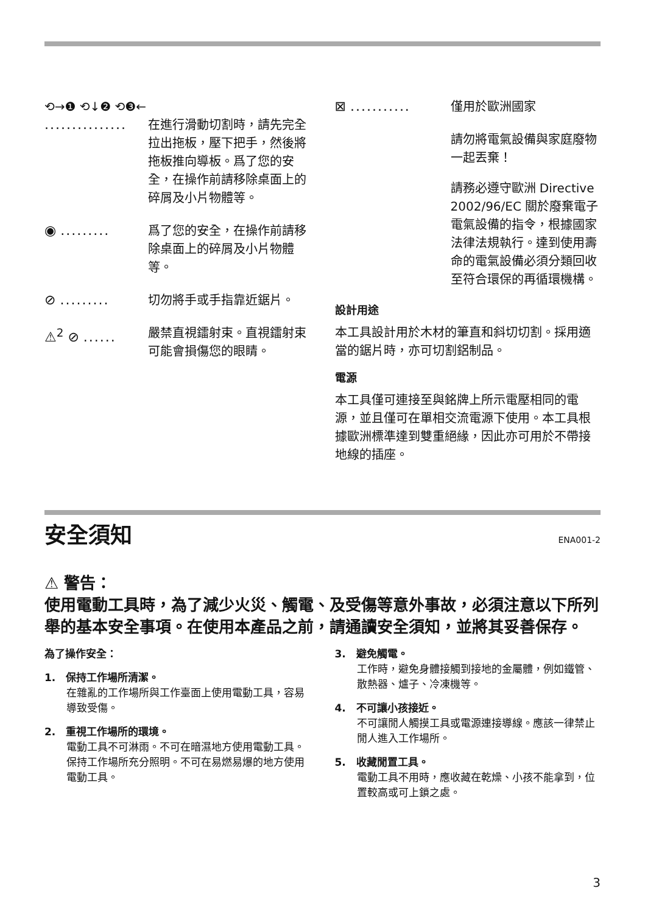⟲→❶ ⟲↓❷ ⟲❸←
............... 在進行滑動切割時，請先完全拉出拖板，壓下把手，然後將拖板推向導板。爲了您的安全，在操作前請移除桌面上的碎屑及小片物體等。
◉ ......... 爲了您的安全，在操作前請移除桌面上的碎屑及小片物體等。
⊘ ......... 切勿將手或手指靠近鋸片。
⚠<sup>2</sup> ⊘ ...... 嚴禁直視鐳射束。直視鐳射束可能會損傷您的眼睛。
⊠ ........... 僅用於歐洲國家
請勿將電氣設備與家庭廢物一起丟棄！
請務必遵守歐洲 Directive 2002/96/EC 關於廢棄電子電氣設備的指令，根據國家法律法規執行。達到使用壽命的電氣設備必須分類回收至符合環保的再循環機構。
設計用途
本工具設計用於木材的筆直和斜切切割。採用適當的鋸片時，亦可切割鋁制品。
電源
本工具僅可連接至與銘牌上所示電壓相同的電源，並且僅可在單相交流電源下使用。本工具根據歐洲標準達到雙重絕緣，因此亦可用於不帶接地線的插座。
安全須知
ENA001-2
⚠ 警告：
使用電動工具時，為了減少火災、觸電、及受傷等意外事故，必須注意以下所列舉的基本安全事項。在使用本產品之前，請通讀安全須知，並將其妥善保存。
為了操作安全：
1.　保持工作場所清潔。
在雜亂的工作場所與工作臺面上使用電動工具，容易導致受傷。
2.　重視工作場所的環境。
電動工具不可淋雨。不可在暗濕地方使用電動工具。保持工作場所充分照明。不可在易燃易爆的地方使用電動工具。
3.　避免觸電。
工作時，避免身體接觸到接地的金屬體，例如鐵管、散熱器、爐子、冷凍機等。
4.　不可讓小孩接近。
不可讓閒人觸摸工具或電源連接導線。應該一律禁止閒人進入工作場所。
5.　收藏閒置工具。
電動工具不用時，應收藏在乾燥、小孩不能拿到，位置較高或可上鎖之處。
3